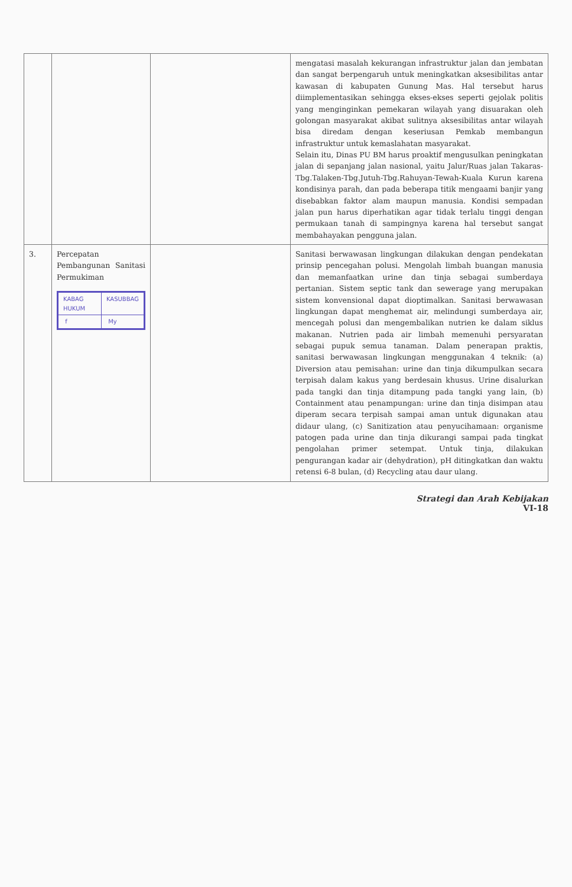| | | | mengatasi masalah kekurangan infrastruktur jalan dan jembatan dan sangat berpengaruh untuk meningkatkan aksesibilitas antar kawasan di kabupaten Gunung Mas. Hal tersebut harus diimplementasikan sehingga ekses-ekses seperti gejolak politis yang menginginkan pemekaran wilayah yang disuarakan oleh golongan masyarakat akibat sulitnya aksesibilitas antar wilayah bisa diredam dengan keseriusan Pemkab membangun infrastruktur untuk kemaslahatan masyarakat. Selain itu, Dinas PU BM harus proaktif mengusulkan peningkatan jalan di sepanjang jalan nasional, yaitu Jalur/Ruas jalan Takaras-Tbg.Talaken-Tbg.Jutuh-Tbg.Rahuyan-Tewah-Kuala Kurun karena kondisinya parah, dan pada beberapa titik mengaami banjir yang disebabkan faktor alam maupun manusia. Kondisi sempadan jalan pun harus diperhatikan agar tidak terlalu tinggi dengan permukaan tanah di sampingnya karena hal tersebut sangat membahayakan pengguna jalan. |
| 3. | Percepatan Pembangunan Sanitasi Permukiman / KABAG HUKUM / KASUBBAG / / f / My / | | Sanitasi berwawasan lingkungan dilakukan dengan pendekatan prinsip pencegahan polusi. Mengolah limbah buangan manusia dan memanfaatkan urine dan tinja sebagai sumberdaya pertanian. Sistem septic tank dan sewerage yang merupakan sistem konvensional dapat dioptimalkan. Sanitasi berwawasan lingkungan dapat menghemat air, melindungi sumberdaya air, mencegah polusi dan mengembalikan nutrien ke dalam siklus makanan. Nutrien pada air limbah memenuhi persyaratan sebagai pupuk semua tanaman. Dalam penerapan praktis, sanitasi berwawasan lingkungan menggunakan 4 teknik: (a) Diversion atau pemisahan: urine dan tinja dikumpulkan secara terpisah dalam kakus yang berdesain khusus. Urine disalurkan pada tangki dan tinja ditampung pada tangki yang lain, (b) Containment atau penampungan: urine dan tinja disimpan atau diperam secara terpisah sampai aman untuk digunakan atau didaur ulang, (c) Sanitization atau penyucihamaan: organisme patogen pada urine dan tinja dikurangi sampai pada tingkat pengolahan primer setempat. Untuk tinja, dilakukan pengurangan kadar air (dehydration), pH ditingkatkan dan waktu retensi 6-8 bulan, (d) Recycling atau daur ulang. |
Strategi dan Arah Kebijakan
VI-18